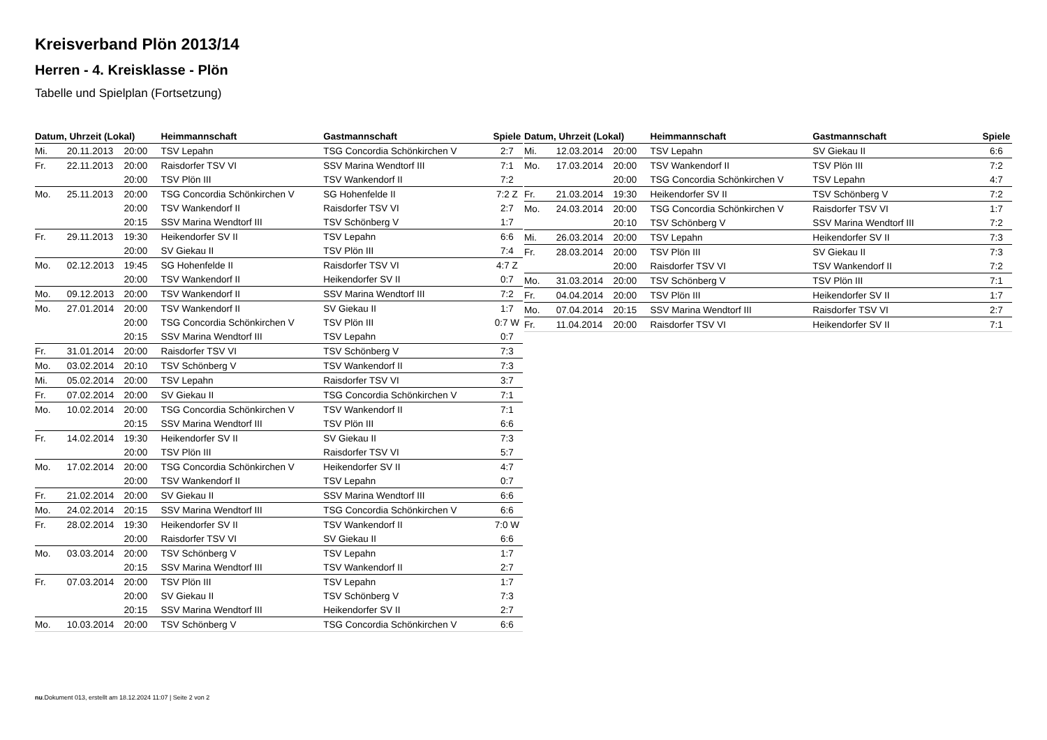Kreisverband Plön 2013/14
Herren - 4. Kreisklasse - Plön
Tabelle und Spielplan (Fortsetzung)
| Datum, Uhrzeit (Lokal) | | | Heimmannschaft | Gastmannschaft | Spiele |
| --- | --- | --- | --- | --- | --- |
| Mi. | 20.11.2013 | 20:00 | TSV Lepahn | TSG Concordia Schönkirchen V | 2:7 |
| Fr. | 22.11.2013 | 20:00 | Raisdorfer TSV VI | SSV Marina Wendtorf III | 7:1 |
| | | 20:00 | TSV Plön III | TSV Wankendorf II | 7:2 |
| Mo. | 25.11.2013 | 20:00 | TSG Concordia Schönkirchen V | SG Hohenfelde II | 7:2 Z |
| | | 20:00 | TSV Wankendorf II | Raisdorfer TSV VI | 2:7 |
| | | 20:15 | SSV Marina Wendtorf III | TSV Schönberg V | 1:7 |
| Fr. | 29.11.2013 | 19:30 | Heikendorfer SV II | TSV Lepahn | 6:6 |
| | | 20:00 | SV Giekau II | TSV Plön III | 7:4 |
| Mo. | 02.12.2013 | 19:45 | SG Hohenfelde II | Raisdorfer TSV VI | 4:7 Z |
| | | 20:00 | TSV Wankendorf II | Heikendorfer SV II | 0:7 |
| Mo. | 09.12.2013 | 20:00 | TSV Wankendorf II | SSV Marina Wendtorf III | 7:2 |
| Mo. | 27.01.2014 | 20:00 | TSV Wankendorf II | SV Giekau II | 1:7 |
| | | 20:00 | TSG Concordia Schönkirchen V | TSV Plön III | 0:7 W |
| | | 20:15 | SSV Marina Wendtorf III | TSV Lepahn | 0:7 |
| Fr. | 31.01.2014 | 20:00 | Raisdorfer TSV VI | TSV Schönberg V | 7:3 |
| Mo. | 03.02.2014 | 20:10 | TSV Schönberg V | TSV Wankendorf II | 7:3 |
| Mi. | 05.02.2014 | 20:00 | TSV Lepahn | Raisdorfer TSV VI | 3:7 |
| Fr. | 07.02.2014 | 20:00 | SV Giekau II | TSG Concordia Schönkirchen V | 7:1 |
| Mo. | 10.02.2014 | 20:00 | TSG Concordia Schönkirchen V | TSV Wankendorf II | 7:1 |
| | | 20:15 | SSV Marina Wendtorf III | TSV Plön III | 6:6 |
| Fr. | 14.02.2014 | 19:30 | Heikendorfer SV II | SV Giekau II | 7:3 |
| | | 20:00 | TSV Plön III | Raisdorfer TSV VI | 5:7 |
| Mo. | 17.02.2014 | 20:00 | TSG Concordia Schönkirchen V | Heikendorfer SV II | 4:7 |
| | | 20:00 | TSV Wankendorf II | TSV Lepahn | 0:7 |
| Fr. | 21.02.2014 | 20:00 | SV Giekau II | SSV Marina Wendtorf III | 6:6 |
| Mo. | 24.02.2014 | 20:15 | SSV Marina Wendtorf III | TSG Concordia Schönkirchen V | 6:6 |
| Fr. | 28.02.2014 | 19:30 | Heikendorfer SV II | TSV Wankendorf II | 7:0 W |
| | | 20:00 | Raisdorfer TSV VI | SV Giekau II | 6:6 |
| Mo. | 03.03.2014 | 20:00 | TSV Schönberg V | TSV Lepahn | 1:7 |
| | | 20:15 | SSV Marina Wendtorf III | TSV Wankendorf II | 2:7 |
| Fr. | 07.03.2014 | 20:00 | TSV Plön III | TSV Lepahn | 1:7 |
| | | 20:00 | SV Giekau II | TSV Schönberg V | 7:3 |
| | | 20:15 | SSV Marina Wendtorf III | Heikendorfer SV II | 2:7 |
| Mo. | 10.03.2014 | 20:00 | TSV Schönberg V | TSG Concordia Schönkirchen V | 6:6 |
| Datum, Uhrzeit (Lokal) | | | Heimmannschaft | Gastmannschaft | Spiele |
| --- | --- | --- | --- | --- | --- |
| Mi. | 12.03.2014 | 20:00 | TSV Lepahn | SV Giekau II | 6:6 |
| Mo. | 17.03.2014 | 20:00 | TSV Wankendorf II | TSV Plön III | 7:2 |
| | | 20:00 | TSG Concordia Schönkirchen V | TSV Lepahn | 4:7 |
| Fr. | 21.03.2014 | 19:30 | Heikendorfer SV II | TSV Schönberg V | 7:2 |
| Mo. | 24.03.2014 | 20:00 | TSG Concordia Schönkirchen V | Raisdorfer TSV VI | 1:7 |
| | | 20:10 | TSV Schönberg V | SSV Marina Wendtorf III | 7:2 |
| Mi. | 26.03.2014 | 20:00 | TSV Lepahn | Heikendorfer SV II | 7:3 |
| Fr. | 28.03.2014 | 20:00 | TSV Plön III | SV Giekau II | 7:3 |
| | | 20:00 | Raisdorfer TSV VI | TSV Wankendorf II | 7:2 |
| Mo. | 31.03.2014 | 20:00 | TSV Schönberg V | TSV Plön III | 7:1 |
| Fr. | 04.04.2014 | 20:00 | TSV Plön III | Heikendorfer SV II | 1:7 |
| Mo. | 07.04.2014 | 20:15 | SSV Marina Wendtorf III | Raisdorfer TSV VI | 2:7 |
| Fr. | 11.04.2014 | 20:00 | Raisdorfer TSV VI | Heikendorfer SV II | 7:1 |
nu.Dokument 013, erstellt am 18.12.2024 11:07 | Seite 2 von 2